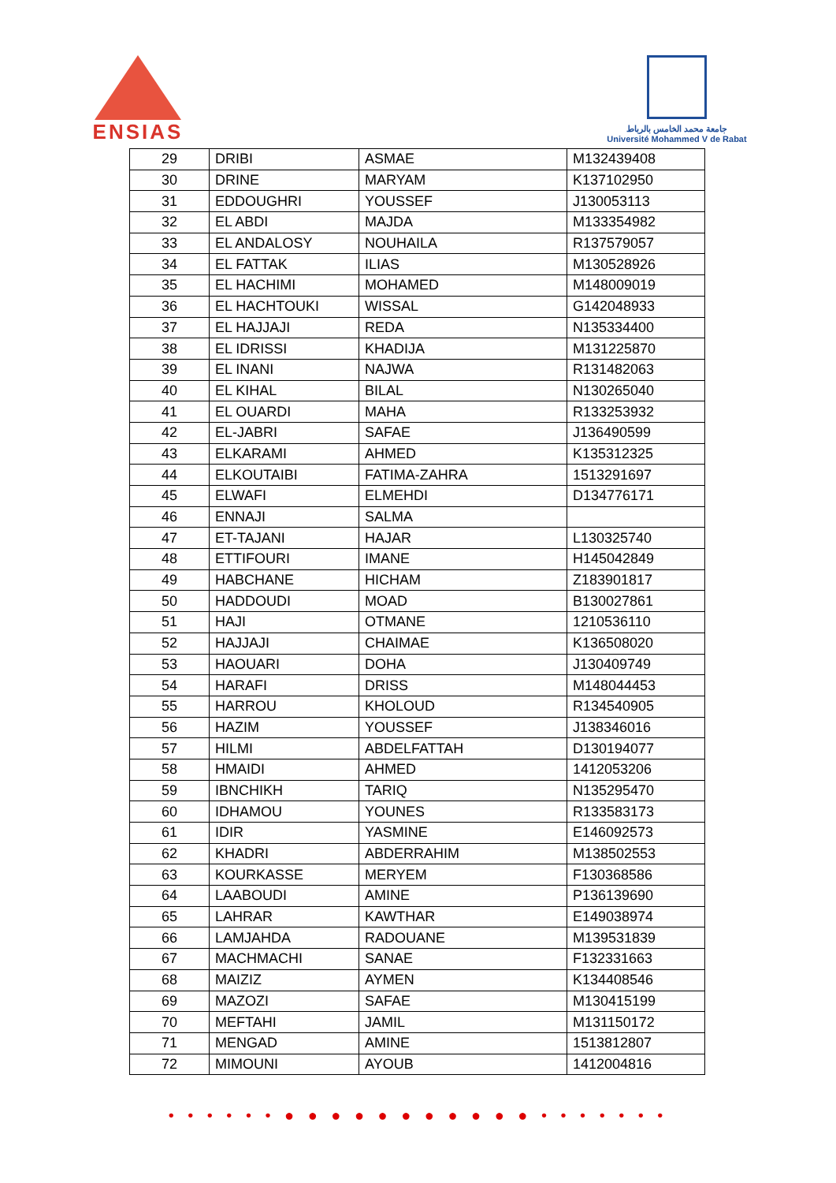ENSIAS
جامعة محمد الخامس بالرباط
Université Mohammed V de Rabat
| 29 | DRIBI | ASMAE | M132439408 |
| 30 | DRINE | MARYAM | K137102950 |
| 31 | EDDOUGHRI | YOUSSEF | J130053113 |
| 32 | EL ABDI | MAJDA | M133354982 |
| 33 | EL ANDALOSY | NOUHAILA | R137579057 |
| 34 | EL FATTAK | ILIAS | M130528926 |
| 35 | EL HACHIMI | MOHAMED | M148009019 |
| 36 | EL HACHTOUKI | WISSAL | G142048933 |
| 37 | EL HAJJAJI | REDA | N135334400 |
| 38 | EL IDRISSI | KHADIJA | M131225870 |
| 39 | EL INANI | NAJWA | R131482063 |
| 40 | EL KIHAL | BILAL | N130265040 |
| 41 | EL OUARDI | MAHA | R133253932 |
| 42 | EL-JABRI | SAFAE | J136490599 |
| 43 | ELKARAMI | AHMED | K135312325 |
| 44 | ELKOUTAIBI | FATIMA-ZAHRA | 1513291697 |
| 45 | ELWAFI | ELMEHDI | D134776171 |
| 46 | ENNAJI | SALMA | |
| 47 | ET-TAJANI | HAJAR | L130325740 |
| 48 | ETTIFOURI | IMANE | H145042849 |
| 49 | HABCHANE | HICHAM | Z183901817 |
| 50 | HADDOUDI | MOAD | B130027861 |
| 51 | HAJI | OTMANE | 1210536110 |
| 52 | HAJJAJI | CHAIMAE | K136508020 |
| 53 | HAOUARI | DOHA | J130409749 |
| 54 | HARAFI | DRISS | M148044453 |
| 55 | HARROU | KHOLOUD | R134540905 |
| 56 | HAZIM | YOUSSEF | J138346016 |
| 57 | HILMI | ABDELFATTAH | D130194077 |
| 58 | HMAIDI | AHMED | 1412053206 |
| 59 | IBNCHIKH | TARIQ | N135295470 |
| 60 | IDHAMOU | YOUNES | R133583173 |
| 61 | IDIR | YASMINE | E146092573 |
| 62 | KHADRI | ABDERRAHIM | M138502553 |
| 63 | KOURKASSE | MERYEM | F130368586 |
| 64 | LAABOUDI | AMINE | P136139690 |
| 65 | LAHRAR | KAWTHAR | E149038974 |
| 66 | LAMJAHDA | RADOUANE | M139531839 |
| 67 | MACHMACHI | SANAE | F132331663 |
| 68 | MAIZIZ | AYMEN | K134408546 |
| 69 | MAZOZI | SAFAE | M130415199 |
| 70 | MEFTAHI | JAMIL | M131150172 |
| 71 | MENGAD | AMINE | 1513812807 |
| 72 | MIMOUNI | AYOUB | 1412004816 |
• • • • • • ● ● ● ● ● ● ● ● ● ● ● • • • • • • •